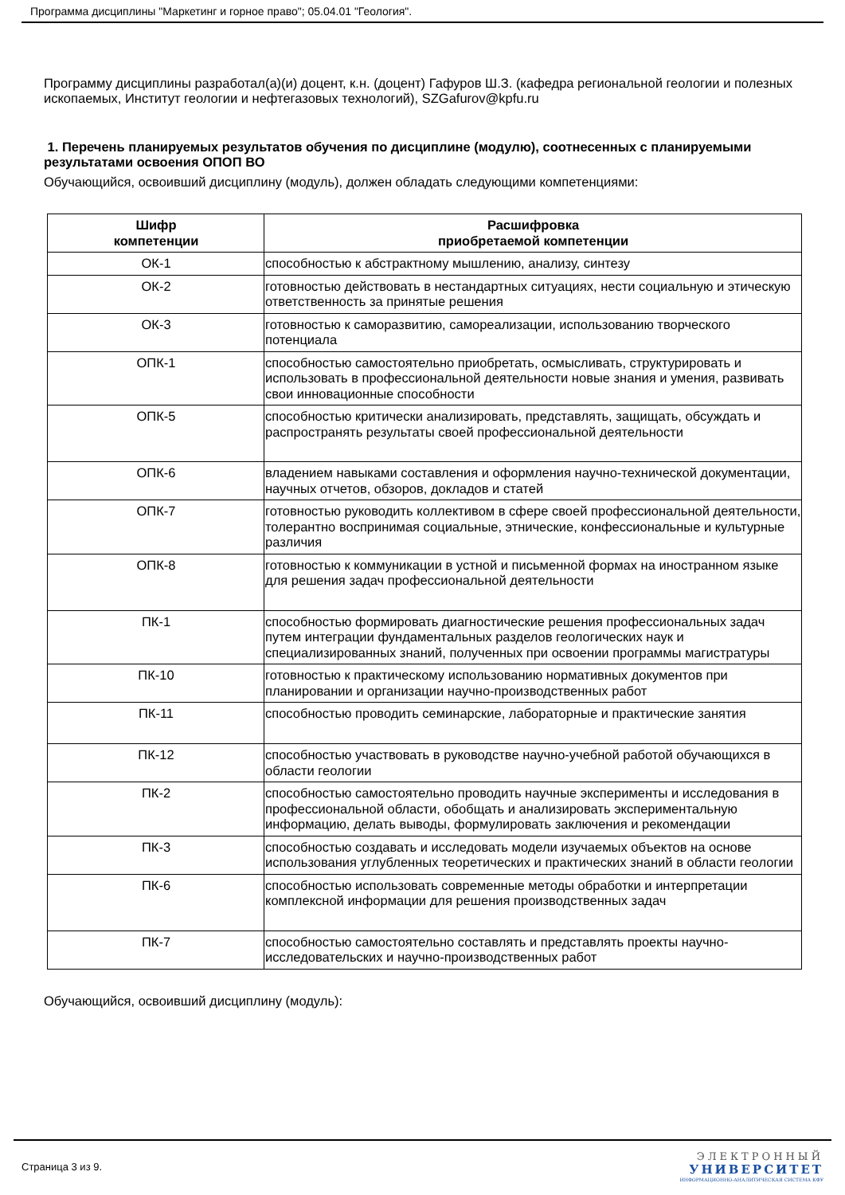Программа дисциплины "Маркетинг и горное право"; 05.04.01 "Геология".
Программу дисциплины разработал(а)(и) доцент, к.н. (доцент) Гафуров Ш.З. (кафедра региональной геологии и полезных ископаемых, Институт геологии и нефтегазовых технологий), SZGafurov@kpfu.ru
1. Перечень планируемых результатов обучения по дисциплине (модулю), соотнесенных с планируемыми результатами освоения ОПОП ВО
Обучающийся, освоивший дисциплину (модуль), должен обладать следующими компетенциями:
| Шифр компетенции | Расшифровка приобретаемой компетенции |
| --- | --- |
| ОК-1 | способностью к абстрактному мышлению, анализу, синтезу |
| ОК-2 | готовностью действовать в нестандартных ситуациях, нести социальную и этическую ответственность за принятые решения |
| ОК-3 | готовностью к саморазвитию, самореализации, использованию творческого потенциала |
| ОПК-1 | способностью самостоятельно приобретать, осмысливать, структурировать и использовать в профессиональной деятельности новые знания и умения, развивать свои инновационные способности |
| ОПК-5 | способностью критически анализировать, представлять, защищать, обсуждать и распространять результаты своей профессиональной деятельности |
| ОПК-6 | владением навыками составления и оформления научно-технической документации, научных отчетов, обзоров, докладов и статей |
| ОПК-7 | готовностью руководить коллективом в сфере своей профессиональной деятельности, толерантно воспринимая социальные, этнические, конфессиональные и культурные различия |
| ОПК-8 | готовностью к коммуникации в устной и письменной формах на иностранном языке для решения задач профессиональной деятельности |
| ПК-1 | способностью формировать диагностические решения профессиональных задач путем интеграции фундаментальных разделов геологических наук и специализированных знаний, полученных при освоении программы магистратуры |
| ПК-10 | готовностью к практическому использованию нормативных документов при планировании и организации научно-производственных работ |
| ПК-11 | способностью проводить семинарские, лабораторные и практические занятия |
| ПК-12 | способностью участвовать в руководстве научно-учебной работой обучающихся в области геологии |
| ПК-2 | способностью самостоятельно проводить научные эксперименты и исследования в профессиональной области, обобщать и анализировать экспериментальную информацию, делать выводы, формулировать заключения и рекомендации |
| ПК-3 | способностью создавать и исследовать модели изучаемых объектов на основе использования углубленных теоретических и практических знаний в области геологии |
| ПК-6 | способностью использовать современные методы обработки и интерпретации комплексной информации для решения производственных задач |
| ПК-7 | способностью самостоятельно составлять и представлять проекты научно-исследовательских и научно-производственных работ |
Обучающийся, освоивший дисциплину (модуль):
Страница 3 из 9.
ЭЛЕКТРОННЫЙ
УНИВЕРСИТЕТ
ИНФОРМАЦИОННО-АНАЛИТИЧЕСКАЯ СИСТЕМА КФУ